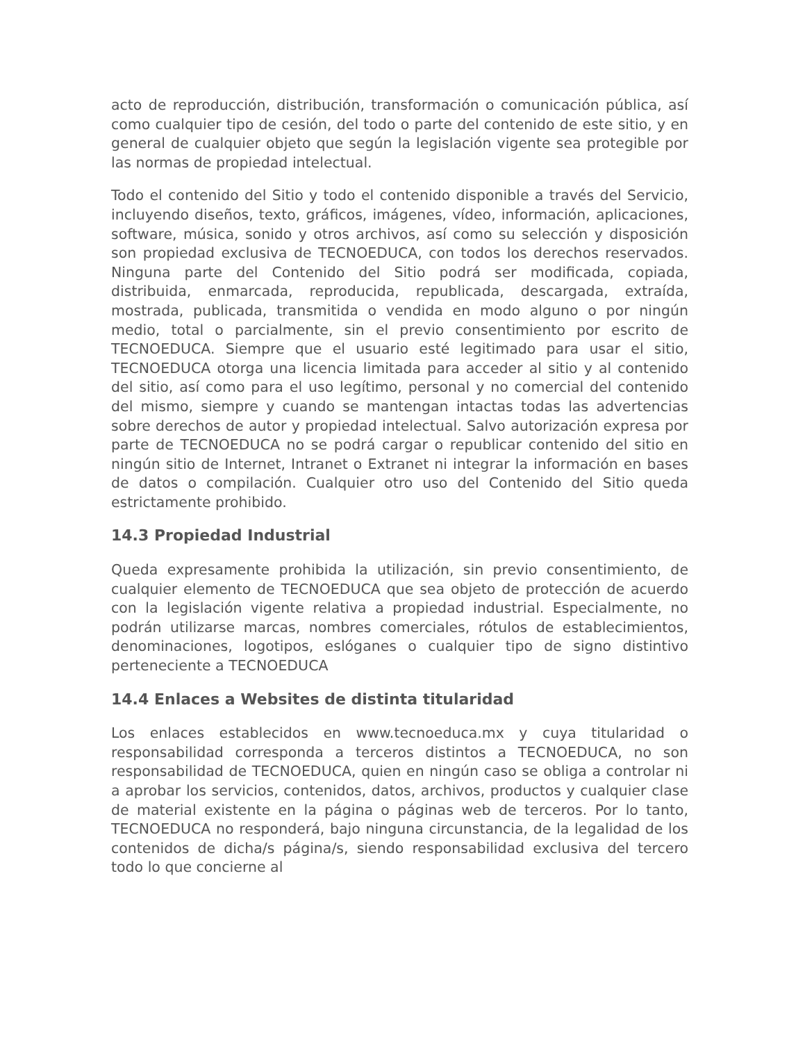acto de reproducción, distribución, transformación o comunicación pública, así como cualquier tipo de cesión, del todo o parte del contenido de este sitio, y en general de cualquier objeto que según la legislación vigente sea protegible por las normas de propiedad intelectual.
Todo el contenido del Sitio y todo el contenido disponible a través del Servicio, incluyendo diseños, texto, gráficos, imágenes, vídeo, información, aplicaciones, software, música, sonido y otros archivos, así como su selección y disposición son propiedad exclusiva de TECNOEDUCA, con todos los derechos reservados. Ninguna parte del Contenido del Sitio podrá ser modificada, copiada, distribuida, enmarcada, reproducida, republicada, descargada, extraída, mostrada, publicada, transmitida o vendida en modo alguno o por ningún medio, total o parcialmente, sin el previo consentimiento por escrito de TECNOEDUCA. Siempre que el usuario esté legitimado para usar el sitio, TECNOEDUCA otorga una licencia limitada para acceder al sitio y al contenido del sitio, así como para el uso legítimo, personal y no comercial del contenido del mismo, siempre y cuando se mantengan intactas todas las advertencias sobre derechos de autor y propiedad intelectual. Salvo autorización expresa por parte de TECNOEDUCA no se podrá cargar o republicar contenido del sitio en ningún sitio de Internet, Intranet o Extranet ni integrar la información en bases de datos o compilación. Cualquier otro uso del Contenido del Sitio queda estrictamente prohibido.
14.3 Propiedad Industrial
Queda expresamente prohibida la utilización, sin previo consentimiento, de cualquier elemento de TECNOEDUCA que sea objeto de protección de acuerdo con la legislación vigente relativa a propiedad industrial. Especialmente, no podrán utilizarse marcas, nombres comerciales, rótulos de establecimientos, denominaciones, logotipos, eslóganes o cualquier tipo de signo distintivo perteneciente a TECNOEDUCA
14.4 Enlaces a Websites de distinta titularidad
Los enlaces establecidos en www.tecnoeduca.mx y cuya titularidad o responsabilidad corresponda a terceros distintos a TECNOEDUCA, no son responsabilidad de TECNOEDUCA, quien en ningún caso se obliga a controlar ni a aprobar los servicios, contenidos, datos, archivos, productos y cualquier clase de material existente en la página o páginas web de terceros. Por lo tanto, TECNOEDUCA no responderá, bajo ninguna circunstancia, de la legalidad de los contenidos de dicha/s página/s, siendo responsabilidad exclusiva del tercero todo lo que concierne al